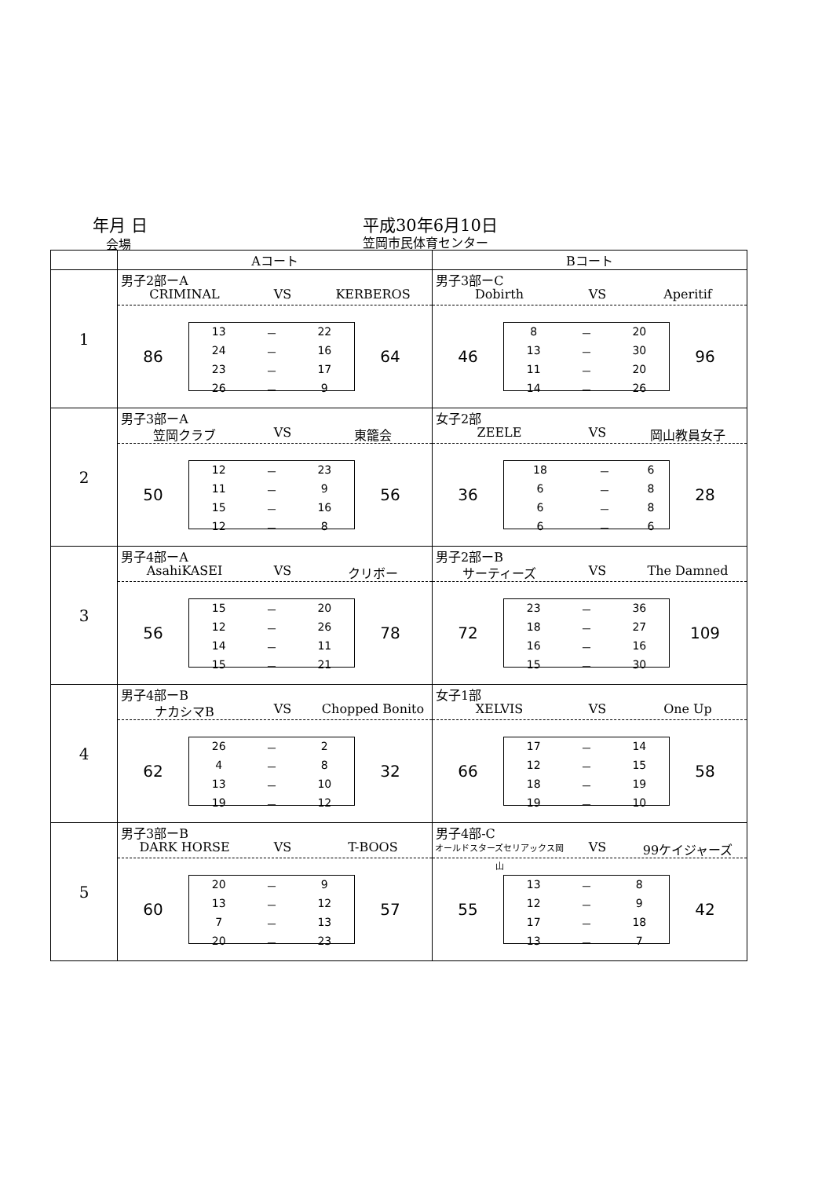年月 日
会場
平成30年6月10日
笠岡市民体育センター
| | Aコート | Bコート |
| --- | --- | --- |
| 1 | 男子2部ーA CRIMINAL VS KERBEROS 86 / 13 / － / 22 / / 24 / － / 16 / / 23 / － / 17 / / 26 / － / 9 / 64 | 男子3部ーC Dobirth VS Aperitif 46 / 8 / － / 20 / / 13 / － / 30 / / 11 / － / 20 / / 14 / － / 26 / 96 |
| 2 | 男子3部ーA 笠岡クラブ VS 東籠会 50 / 12 / － / 23 / / 11 / － / 9 / / 15 / － / 16 / / 12 / － / 8 / 56 | 女子2部 ZEELE VS 岡山教員女子 36 / 18 / － / 6 / / 6 / － / 8 / / 6 / － / 8 / / 6 / － / 6 / 28 |
| 3 | 男子4部ーA AsahiKASEI VS クリボー 56 / 15 / － / 20 / / 12 / － / 26 / / 14 / － / 11 / / 15 / － / 21 / 78 | 男子2部ーB サーティーズ VS The Damned 72 / 23 / － / 36 / / 18 / － / 27 / / 16 / － / 16 / / 15 / － / 30 / 109 |
| 4 | 男子4部ーB ナカシマB VS Chopped Bonito 62 / 26 / － / 2 / / 4 / － / 8 / / 13 / － / 10 / / 19 / － / 12 / 32 | 女子1部 XELVIS VS One Up 66 / 17 / － / 14 / / 12 / － / 15 / / 18 / － / 19 / / 19 / － / 10 / 58 |
| 5 | 男子3部ーB DARK HORSE VS T-BOOS 60 / 20 / － / 9 / / 13 / － / 12 / / 7 / － / 13 / / 20 / － / 23 / 57 | 男子4部-C オールドスターズセリアックス岡山 VS 99ケイジャーズ 55 / 13 / － / 8 / / 12 / － / 9 / / 17 / － / 18 / / 13 / － / 7 / 42 |